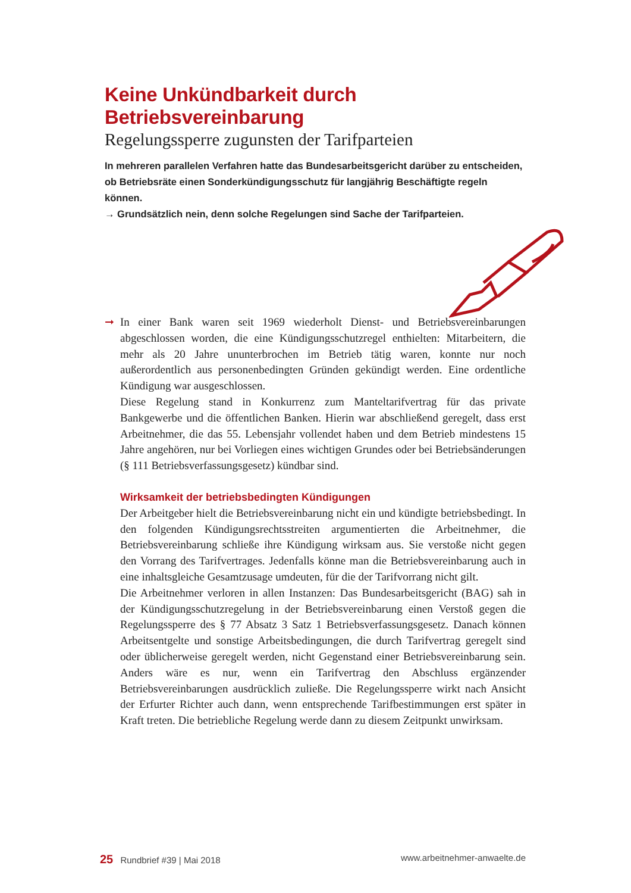Keine Unkündbarkeit durch Betriebsvereinbarung
Regelungssperre zugunsten der Tarifparteien
In mehreren parallelen Verfahren hatte das Bundesarbeitsgericht darüber zu entscheiden, ob Betriebsräte einen Sonderkündigungsschutz für langjährig Beschäftigte regeln können.
→ Grundsätzlich nein, denn solche Regelungen sind Sache der Tarifparteien.
➞ In einer Bank waren seit 1969 wiederholt Dienst- und Betriebsvereinbarungen abgeschlossen worden, die eine Kündigungsschutzregel enthielten: Mitarbeitern, die mehr als 20 Jahre ununterbrochen im Betrieb tätig waren, konnte nur noch außerordentlich aus personenbedingten Gründen gekündigt werden. Eine ordentliche Kündigung war ausgeschlossen.
Diese Regelung stand in Konkurrenz zum Manteltarifvertrag für das private Bankgewerbe und die öffentlichen Banken. Hierin war abschließend geregelt, dass erst Arbeitnehmer, die das 55. Lebensjahr vollendet haben und dem Betrieb mindestens 15 Jahre angehören, nur bei Vorliegen eines wichtigen Grundes oder bei Betriebsänderungen (§ 111 Betriebsverfassungsgesetz) kündbar sind.
Wirksamkeit der betriebsbedingten Kündigungen
Der Arbeitgeber hielt die Betriebsvereinbarung nicht ein und kündigte betriebsbedingt. In den folgenden Kündigungsrechtsstreiten argumentierten die Arbeitnehmer, die Betriebsvereinbarung schließe ihre Kündigung wirksam aus. Sie verstoße nicht gegen den Vorrang des Tarifvertrages. Jedenfalls könne man die Betriebsvereinbarung auch in eine inhaltsgleiche Gesamtzusage umdeuten, für die der Tarifvorrang nicht gilt.
Die Arbeitnehmer verloren in allen Instanzen: Das Bundesarbeitsgericht (BAG) sah in der Kündigungsschutzregelung in der Betriebsvereinbarung einen Verstoß gegen die Regelungssperre des § 77 Absatz 3 Satz 1 Betriebsverfassungsgesetz. Danach können Arbeitsentgelte und sonstige Arbeitsbedingungen, die durch Tarifvertrag geregelt sind oder üblicherweise geregelt werden, nicht Gegenstand einer Betriebsvereinbarung sein. Anders wäre es nur, wenn ein Tarifvertrag den Abschluss ergänzender Betriebsvereinbarungen ausdrücklich zuließe. Die Regelungssperre wirkt nach Ansicht der Erfurter Richter auch dann, wenn entsprechende Tarifbestimmungen erst später in Kraft treten. Die betriebliche Regelung werde dann zu diesem Zeitpunkt unwirksam.
25 Rundbrief #39 | Mai 2018 www.arbeitnehmer-anwaelte.de